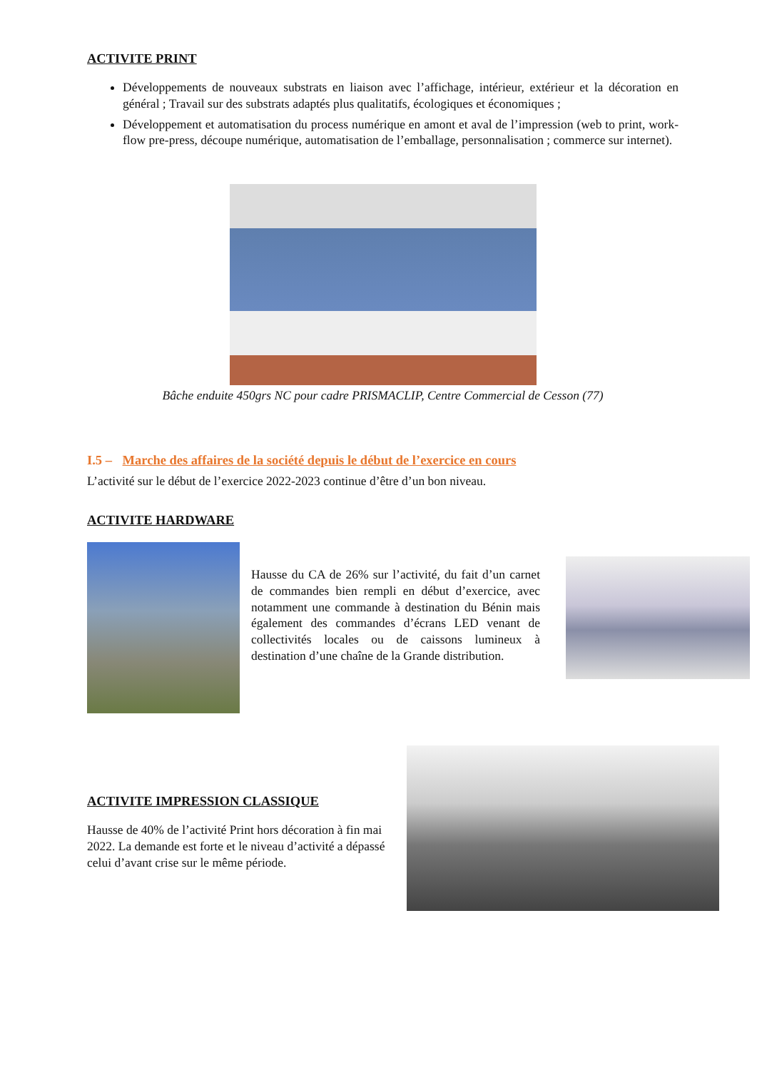ACTIVITE PRINT
Développements de nouveaux substrats en liaison avec l’affichage, intérieur, extérieur et la décoration en général ; Travail sur des substrats adaptés plus qualitatifs, écologiques et économiques ;
Développement et automatisation du process numérique en amont et aval de l’impression (web to print, work-flow pre-press, découpe numérique, automatisation de l’emballage, personnalisation ; commerce sur internet).
Bâche enduite 450grs NC pour cadre PRISMACLIP, Centre Commercial de Cesson (77)
I.5 – Marche des affaires de la société depuis le début de l’exercice en cours
L’activité sur le début de l’exercice 2022-2023 continue d’être d’un bon niveau.
ACTIVITE HARDWARE
Hausse du CA de 26% sur l’activité, du fait d’un carnet de commandes bien rempli en début d’exercice, avec notamment une commande à destination du Bénin mais également des commandes d’écrans LED venant de collectivités locales ou de caissons lumineux à destination d’une chaîne de la Grande distribution.
ACTIVITE IMPRESSION CLASSIQUE
Hausse de 40% de l’activité Print hors décoration à fin mai 2022. La demande est forte et le niveau d’activité a dépassé celui d’avant crise sur le même période.